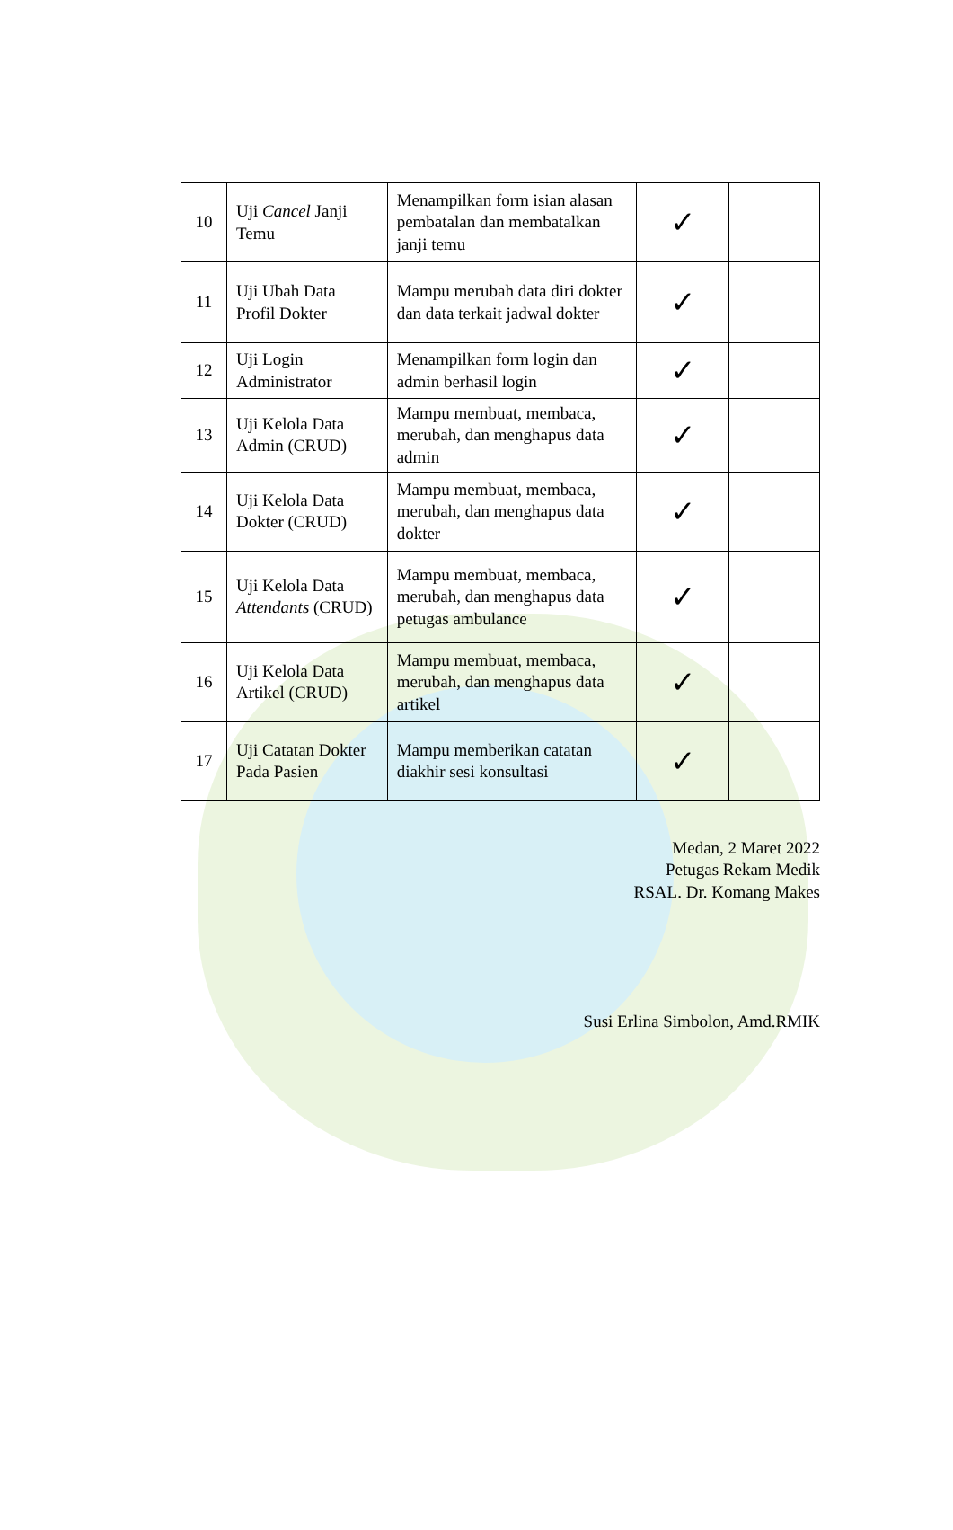| 10 | Uji Cancel Janji Temu | Menampilkan form isian alasan pembatalan dan membatalkan janji temu | ✓ | |
| 11 | Uji Ubah Data Profil Dokter | Mampu merubah data diri dokter dan data terkait jadwal dokter | ✓ | |
| 12 | Uji Login Administrator | Menampilkan form login dan admin berhasil login | ✓ | |
| 13 | Uji Kelola Data Admin (CRUD) | Mampu membuat, membaca, merubah, dan menghapus data admin | ✓ | |
| 14 | Uji Kelola Data Dokter (CRUD) | Mampu membuat, membaca, merubah, dan menghapus data dokter | ✓ | |
| 15 | Uji Kelola Data Attendants (CRUD) | Mampu membuat, membaca, merubah, dan menghapus data petugas ambulance | ✓ | |
| 16 | Uji Kelola Data Artikel (CRUD) | Mampu membuat, membaca, merubah, dan menghapus data artikel | ✓ | |
| 17 | Uji Catatan Dokter Pada Pasien | Mampu memberikan catatan diakhir sesi konsultasi | ✓ | |
Medan, 2 Maret 2022
Petugas Rekam Medik
RSAL. Dr. Komang Makes
Susi Erlina Simbolon, Amd.RMIK